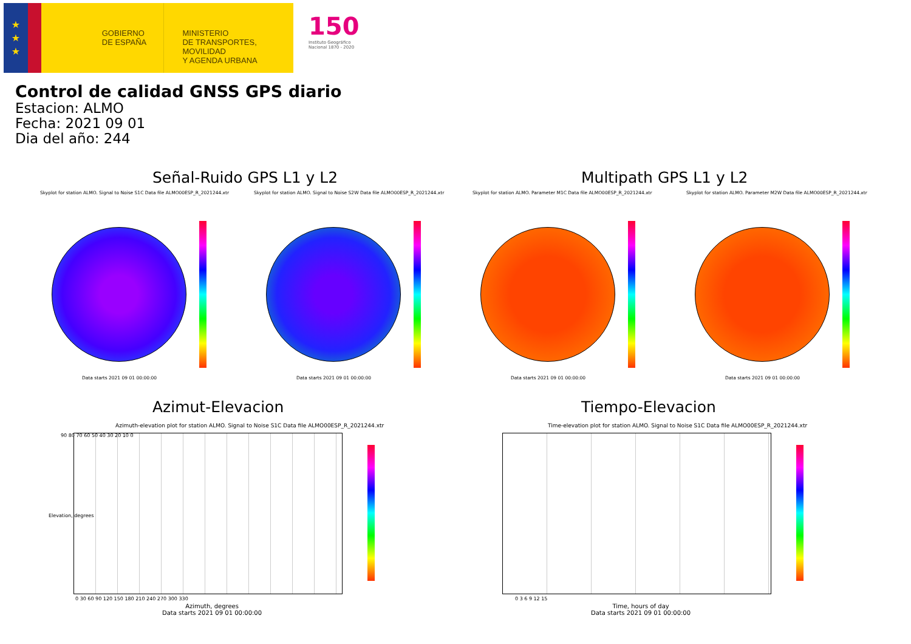★
★
★
GOBIERNO
DE ESPAÑA
MINISTERIO
DE TRANSPORTES, MOVILIDAD
Y AGENDA URBANA
150
Instituto Geográfico Nacional 1870 - 2020
Control de calidad GNSS GPS diario
Estacion: ALMO
Fecha: 2021 09 01
Dia del año: 244
Señal-Ruido GPS L1 y L2 Multipath GPS L1 y L2
Skyplot for station ALMO. Signal to Noise S1C Data file ALMO00ESP_R_2021244.xtr Skyplot for station ALMO. Signal to Noise S2W Data file ALMO00ESP_R_2021244.xtr Skyplot for station ALMO. Parameter M1C Data file ALMO00ESP_R_2021244.xtr Skyplot for station ALMO. Parameter M2W Data file ALMO00ESP_R_2021244.xtr
Data starts 2021 09 01 00:00:00 Data starts 2021 09 01 00:00:00 Data starts 2021 09 01 00:00:00 Data starts 2021 09 01 00:00:00
Azimut-Elevacion Tiempo-Elevacion
Azimuth-elevation plot for station ALMO. Signal to Noise S1C Data file ALMO00ESP_R_2021244.xtr Time-elevation plot for station ALMO. Signal to Noise S1C Data file ALMO00ESP_R_2021244.xtr
90 80 70 60 50 40 30 20 10 0
0 30 60 90 120 150 180 210 240 270 300 330
0 3 6 9 12 15
Elevation, degrees
Azimuth, degrees
Data starts 2021 09 01 00:00:00
Time, hours of day
Data starts 2021 09 01 00:00:00